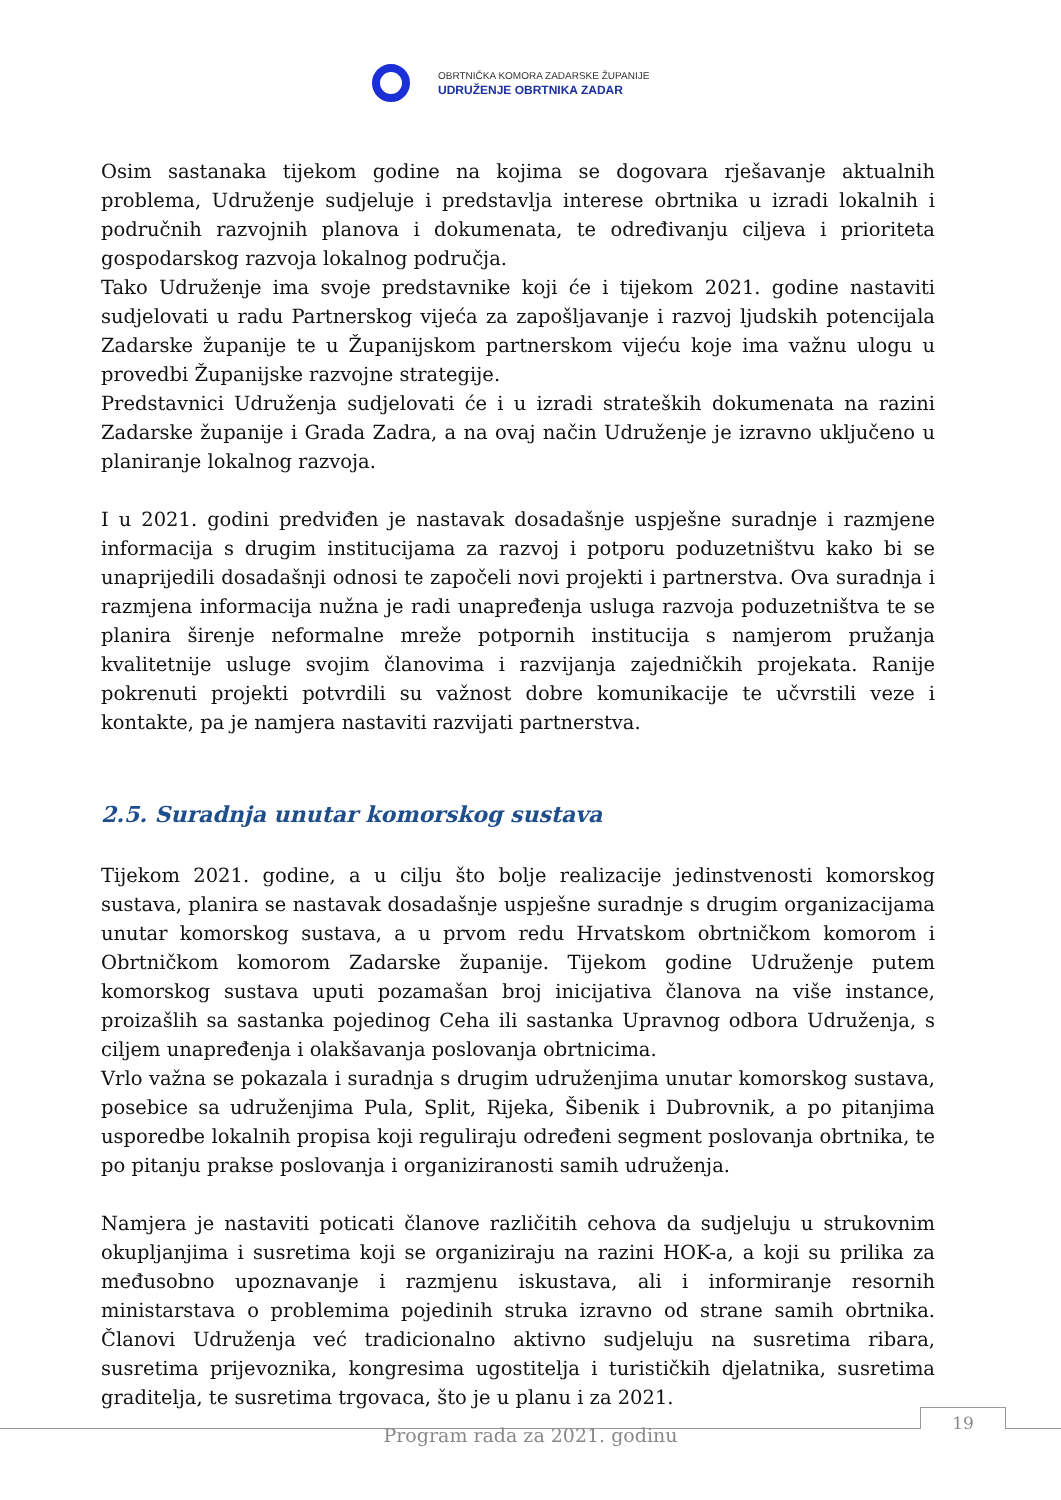OBRTNIČKA KOMORA ZADARSKE ŽUPANIJE
UDRUŽENJE OBRTNIKA ZADAR
Osim sastanaka tijekom godine na kojima se dogovara rješavanje aktualnih problema, Udruženje sudjeluje i predstavlja interese obrtnika u izradi lokalnih i područnih razvojnih planova i dokumenata, te određivanju ciljeva i prioriteta gospodarskog razvoja lokalnog područja.
Tako Udruženje ima svoje predstavnike koji će i tijekom 2021. godine nastaviti sudjelovati u radu Partnerskog vijeća za zapošljavanje i razvoj ljudskih potencijala Zadarske županije te u Županijskom partnerskom vijeću koje ima važnu ulogu u provedbi Županijske razvojne strategije.
Predstavnici Udruženja sudjelovati će i u izradi strateških dokumenata na razini Zadarske županije i Grada Zadra, a na ovaj način Udruženje je izravno uključeno u planiranje lokalnog razvoja.
I u 2021. godini predviđen je nastavak dosadašnje uspješne suradnje i razmjene informacija s drugim institucijama za razvoj i potporu poduzetništvu kako bi se unaprijedili dosadašnji odnosi te započeli novi projekti i partnerstva. Ova suradnja i razmjena informacija nužna je radi unapređenja usluga razvoja poduzetništva te se planira širenje neformalne mreže potpornih institucija s namjerom pružanja kvalitetnije usluge svojim članovima i razvijanja zajedničkih projekata. Ranije pokrenuti projekti potvrdili su važnost dobre komunikacije te učvrstili veze i kontakte, pa je namjera nastaviti razvijati partnerstva.
2.5. Suradnja unutar komorskog sustava
Tijekom 2021. godine, a u cilju što bolje realizacije jedinstvenosti komorskog sustava, planira se nastavak dosadašnje uspješne suradnje s drugim organizacijama unutar komorskog sustava, a u prvom redu Hrvatskom obrtničkom komorom i Obrtničkom komorom Zadarske županije. Tijekom godine Udruženje putem komorskog sustava uputi pozamašan broj inicijativa članova na više instance, proizašlih sa sastanka pojedinog Ceha ili sastanka Upravnog odbora Udruženja, s ciljem unapređenja i olakšavanja poslovanja obrtnicima.
Vrlo važna se pokazala i suradnja s drugim udruženjima unutar komorskog sustava, posebice sa udruženjima Pula, Split, Rijeka, Šibenik i Dubrovnik, a po pitanjima usporedbe lokalnih propisa koji reguliraju određeni segment poslovanja obrtnika, te po pitanju prakse poslovanja i organiziranosti samih udruženja.
Namjera je nastaviti poticati članove različitih cehova da sudjeluju u strukovnim okupljanjima i susretima koji se organiziraju na razini HOK-a, a koji su prilika za međusobno upoznavanje i razmjenu iskustava, ali i informiranje resornih ministarstava o problemima pojedinih struka izravno od strane samih obrtnika. Članovi Udruženja već tradicionalno aktivno sudjeluju na susretima ribara, susretima prijevoznika, kongresima ugostitelja i turističkih djelatnika, susretima graditelja, te susretima trgovaca, što je u planu i za 2021.
19
Program rada za 2021. godinu